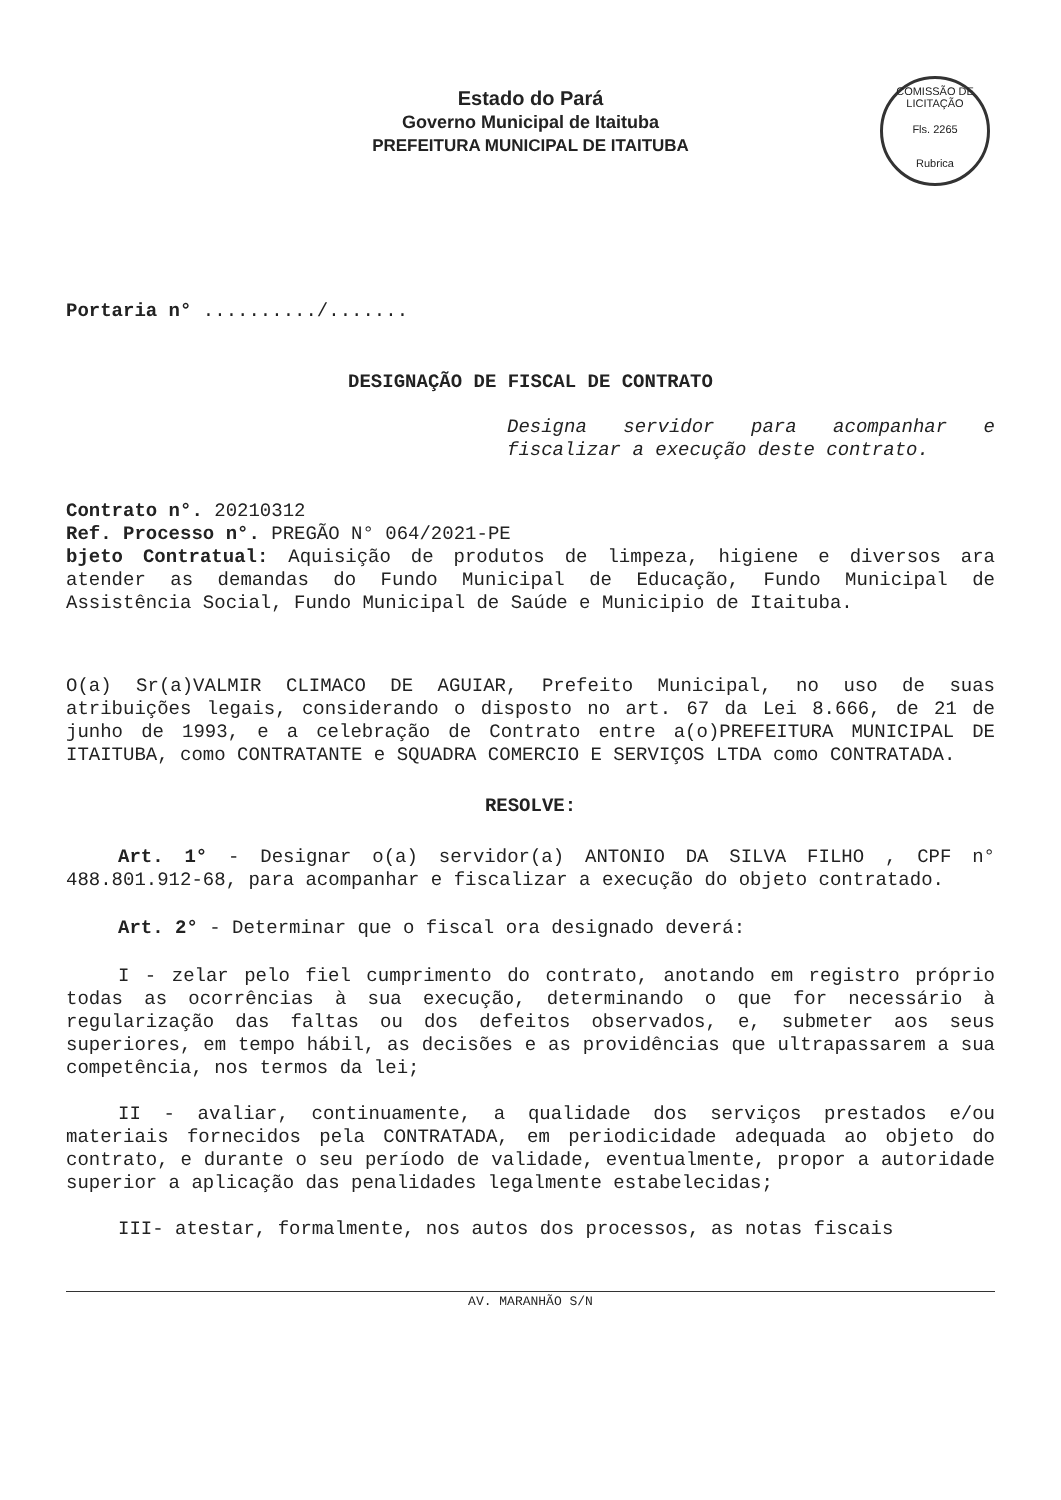COMISSÃO DE LICITAÇÃO
Fls. 2265
Rubrica
Estado do Pará
Governo Municipal de Itaituba
PREFEITURA MUNICIPAL DE ITAITUBA
Portaria n° ........../.......
DESIGNAÇÃO DE FISCAL DE CONTRATO
Designa servidor para acompanhar e fiscalizar a execução deste contrato.
Contrato n°. 20210312
Ref. Processo n°. PREGÃO N° 064/2021-PE
bjeto Contratual: Aquisição de produtos de limpeza, higiene e diversos ara atender as demandas do Fundo Municipal de Educação, Fundo Municipal de Assistência Social, Fundo Municipal de Saúde e Municipio de Itaituba.
O(a) Sr(a)VALMIR CLIMACO DE AGUIAR, Prefeito Municipal, no uso de suas atribuições legais, considerando o disposto no art. 67 da Lei 8.666, de 21 de junho de 1993, e a celebração de Contrato entre a(o)PREFEITURA MUNICIPAL DE ITAITUBA, como CONTRATANTE e SQUADRA COMERCIO E SERVIÇOS LTDA como CONTRATADA.
RESOLVE:
Art. 1° - Designar o(a) servidor(a) ANTONIO DA SILVA FILHO , CPF n° 488.801.912-68, para acompanhar e fiscalizar a execução do objeto contratado.
Art. 2° - Determinar que o fiscal ora designado deverá:
I - zelar pelo fiel cumprimento do contrato, anotando em registro próprio todas as ocorrências à sua execução, determinando o que for necessário à regularização das faltas ou dos defeitos observados, e, submeter aos seus superiores, em tempo hábil, as decisões e as providências que ultrapassarem a sua competência, nos termos da lei;
II - avaliar, continuamente, a qualidade dos serviços prestados e/ou materiais fornecidos pela CONTRATADA, em periodicidade adequada ao objeto do contrato, e durante o seu período de validade, eventualmente, propor a autoridade superior a aplicação das penalidades legalmente estabelecidas;
III- atestar, formalmente, nos autos dos processos, as notas fiscais
AV. MARANHÃO S/N